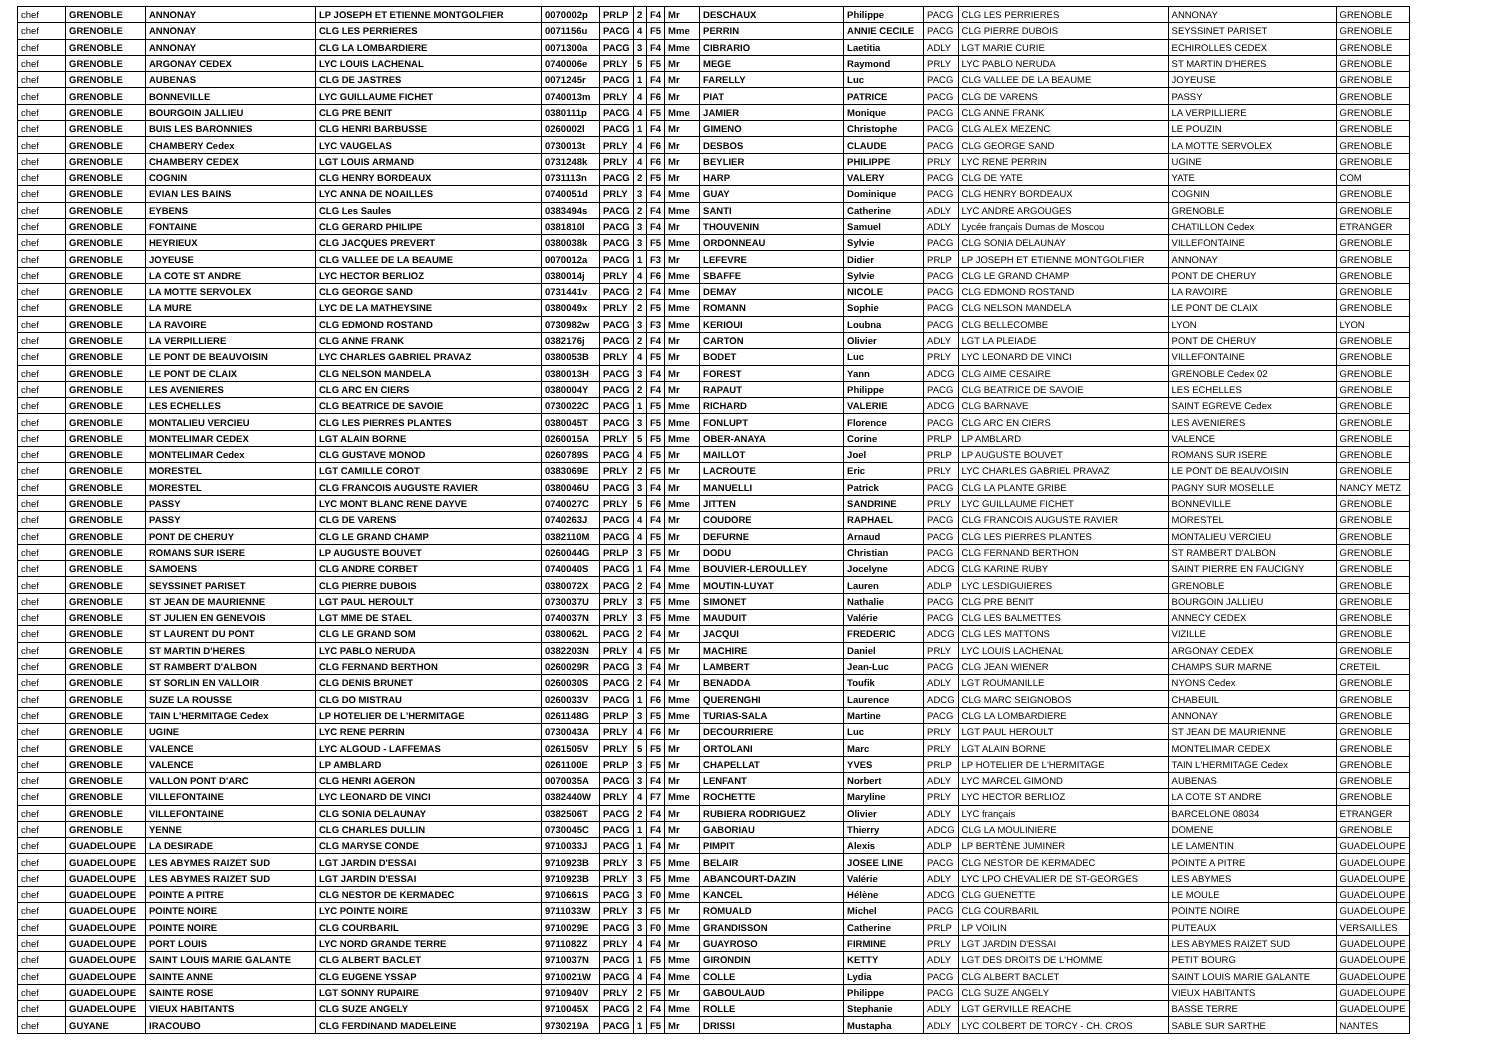| chef | GRENOBLE | ANNONAY | LP JOSEPH ET ETIENNE MONTGOLFIER | 0070002p | PRLP | 2 | F4 | Mr | DESCHAUX | Philippe | PACG | CLG LES PERRIERES | ANNONAY | GRENOBLE |
| chef | GRENOBLE | ANNONAY | CLG LES PERRIERES | 0071156u | PACG | 4 | F5 | Mme | PERRIN | ANNIE CECILE | PACG | CLG PIERRE DUBOIS | SEYSSINET PARISET | GRENOBLE |
| chef | GRENOBLE | ANNONAY | CLG LA LOMBARDIERE | 0071300a | PACG | 3 | F4 | Mme | CIBRARIO | Laetitia | ADLY | LGT MARIE CURIE | ECHIROLLES CEDEX | GRENOBLE |
| chef | GRENOBLE | ARGONAY CEDEX | LYC LOUIS LACHENAL | 0740006e | PRLY | 5 | F5 | Mr | MEGE | Raymond | PRLY | LYC PABLO NERUDA | ST MARTIN D'HERES | GRENOBLE |
| chef | GRENOBLE | AUBENAS | CLG DE JASTRES | 0071245r | PACG | 1 | F4 | Mr | FARELLY | Luc | PACG | CLG VALLEE DE LA BEAUME | JOYEUSE | GRENOBLE |
| chef | GRENOBLE | BONNEVILLE | LYC GUILLAUME FICHET | 0740013m | PRLY | 4 | F6 | Mr | PIAT | PATRICE | PACG | CLG DE VARENS | PASSY | GRENOBLE |
| chef | GRENOBLE | BOURGOIN JALLIEU | CLG PRE BENIT | 0380111p | PACG | 4 | F5 | Mme | JAMIER | Monique | PACG | CLG ANNE FRANK | LA VERPILLIERE | GRENOBLE |
| chef | GRENOBLE | BUIS LES BARONNIES | CLG HENRI BARBUSSE | 0260002l | PACG | 1 | F4 | Mr | GIMENO | Christophe | PACG | CLG ALEX MEZENC | LE POUZIN | GRENOBLE |
| chef | GRENOBLE | CHAMBERY Cedex | LYC VAUGELAS | 0730013t | PRLY | 4 | F6 | Mr | DESBOS | CLAUDE | PACG | CLG GEORGE SAND | LA MOTTE SERVOLEX | GRENOBLE |
| chef | GRENOBLE | CHAMBERY CEDEX | LGT LOUIS ARMAND | 0731248k | PRLY | 4 | F6 | Mr | BEYLIER | PHILIPPE | PRLY | LYC RENE PERRIN | UGINE | GRENOBLE |
| chef | GRENOBLE | COGNIN | CLG HENRY BORDEAUX | 0731113n | PACG | 2 | F5 | Mr | HARP | VALERY | PACG | CLG DE YATE | YATE | COM |
| chef | GRENOBLE | EVIAN LES BAINS | LYC ANNA DE NOAILLES | 0740051d | PRLY | 3 | F4 | Mme | GUAY | Dominique | PACG | CLG HENRY BORDEAUX | COGNIN | GRENOBLE |
| chef | GRENOBLE | EYBENS | CLG Les Saules | 0383494s | PACG | 2 | F4 | Mme | SANTI | Catherine | ADLY | LYC ANDRE ARGOUGES | GRENOBLE | GRENOBLE |
| chef | GRENOBLE | FONTAINE | CLG GERARD PHILIPE | 0381810l | PACG | 3 | F4 | Mr | THOUVENIN | Samuel | ADLY | Lycée français Dumas de Moscou | CHATILLON Cedex | ETRANGER |
| chef | GRENOBLE | HEYRIEUX | CLG JACQUES PREVERT | 0380038k | PACG | 3 | F5 | Mme | ORDONNEAU | Sylvie | PACG | CLG SONIA DELAUNAY | VILLEFONTAINE | GRENOBLE |
| chef | GRENOBLE | JOYEUSE | CLG VALLEE DE LA BEAUME | 0070012a | PACG | 1 | F3 | Mr | LEFEVRE | Didier | PRLP | LP JOSEPH ET ETIENNE MONTGOLFIER | ANNONAY | GRENOBLE |
| chef | GRENOBLE | LA COTE ST ANDRE | LYC HECTOR BERLIOZ | 0380014j | PRLY | 4 | F6 | Mme | SBAFFE | Sylvie | PACG | CLG LE GRAND CHAMP | PONT DE CHERUY | GRENOBLE |
| chef | GRENOBLE | LA MOTTE SERVOLEX | CLG GEORGE SAND | 0731441v | PACG | 2 | F4 | Mme | DEMAY | NICOLE | PACG | CLG EDMOND ROSTAND | LA RAVOIRE | GRENOBLE |
| chef | GRENOBLE | LA MURE | LYC DE LA MATHEYSINE | 0380049x | PRLY | 2 | F5 | Mme | ROMANN | Sophie | PACG | CLG NELSON MANDELA | LE PONT DE CLAIX | GRENOBLE |
| chef | GRENOBLE | LA RAVOIRE | CLG EDMOND ROSTAND | 0730982w | PACG | 3 | F3 | Mme | KERIOUI | Loubna | PACG | CLG BELLECOMBE | LYON | LYON |
| chef | GRENOBLE | LA VERPILLIERE | CLG ANNE FRANK | 0382176j | PACG | 2 | F4 | Mr | CARTON | Olivier | ADLY | LGT LA PLEIADE | PONT DE CHERUY | GRENOBLE |
| chef | GRENOBLE | LE PONT DE BEAUVOISIN | LYC CHARLES GABRIEL PRAVAZ | 0380053B | PRLY | 4 | F5 | Mr | BODET | Luc | PRLY | LYC LEONARD DE VINCI | VILLEFONTAINE | GRENOBLE |
| chef | GRENOBLE | LE PONT DE CLAIX | CLG NELSON MANDELA | 0380013H | PACG | 3 | F4 | Mr | FOREST | Yann | ADCG | CLG AIME CESAIRE | GRENOBLE Cedex 02 | GRENOBLE |
| chef | GRENOBLE | LES AVENIERES | CLG ARC EN CIERS | 0380004Y | PACG | 2 | F4 | Mr | RAPAUT | Philippe | PACG | CLG BEATRICE DE SAVOIE | LES ECHELLES | GRENOBLE |
| chef | GRENOBLE | LES ECHELLES | CLG BEATRICE DE SAVOIE | 0730022C | PACG | 1 | F5 | Mme | RICHARD | VALERIE | ADCG | CLG BARNAVE | SAINT EGREVE Cedex | GRENOBLE |
| chef | GRENOBLE | MONTALIEU VERCIEU | CLG LES PIERRES PLANTES | 0380045T | PACG | 3 | F5 | Mme | FONLUPT | Florence | PACG | CLG ARC EN CIERS | LES AVENIERES | GRENOBLE |
| chef | GRENOBLE | MONTELIMAR CEDEX | LGT ALAIN BORNE | 0260015A | PRLY | 5 | F5 | Mme | OBER-ANAYA | Corine | PRLP | LP AMBLARD | VALENCE | GRENOBLE |
| chef | GRENOBLE | MONTELIMAR Cedex | CLG GUSTAVE MONOD | 0260789S | PACG | 4 | F5 | Mr | MAILLOT | Joel | PRLP | LP AUGUSTE BOUVET | ROMANS SUR ISERE | GRENOBLE |
| chef | GRENOBLE | MORESTEL | LGT CAMILLE COROT | 0383069E | PRLY | 2 | F5 | Mr | LACROUTE | Eric | PRLY | LYC CHARLES GABRIEL PRAVAZ | LE PONT DE BEAUVOISIN | GRENOBLE |
| chef | GRENOBLE | MORESTEL | CLG FRANCOIS AUGUSTE RAVIER | 0380046U | PACG | 3 | F4 | Mr | MANUELLI | Patrick | PACG | CLG LA PLANTE GRIBE | PAGNY SUR MOSELLE | NANCY METZ |
| chef | GRENOBLE | PASSY | LYC MONT BLANC RENE DAYVE | 0740027C | PRLY | 5 | F6 | Mme | JITTEN | SANDRINE | PRLY | LYC GUILLAUME FICHET | BONNEVILLE | GRENOBLE |
| chef | GRENOBLE | PASSY | CLG DE VARENS | 0740263J | PACG | 4 | F4 | Mr | COUDORE | RAPHAEL | PACG | CLG FRANCOIS AUGUSTE RAVIER | MORESTEL | GRENOBLE |
| chef | GRENOBLE | PONT DE CHERUY | CLG LE GRAND CHAMP | 0382110M | PACG | 4 | F5 | Mr | DEFURNE | Arnaud | PACG | CLG LES PIERRES PLANTES | MONTALIEU VERCIEU | GRENOBLE |
| chef | GRENOBLE | ROMANS SUR ISERE | LP AUGUSTE BOUVET | 0260044G | PRLP | 3 | F5 | Mr | DODU | Christian | PACG | CLG FERNAND BERTHON | ST RAMBERT D'ALBON | GRENOBLE |
| chef | GRENOBLE | SAMOENS | CLG ANDRE CORBET | 0740040S | PACG | 1 | F4 | Mme | BOUVIER-LEROULLEY | Jocelyne | ADCG | CLG KARINE RUBY | SAINT PIERRE EN FAUCIGNY | GRENOBLE |
| chef | GRENOBLE | SEYSSINET PARISET | CLG PIERRE DUBOIS | 0380072X | PACG | 2 | F4 | Mme | MOUTIN-LUYAT | Lauren | ADLP | LYC LESDIGUIERES | GRENOBLE | GRENOBLE |
| chef | GRENOBLE | ST JEAN DE MAURIENNE | LGT PAUL HEROULT | 0730037U | PRLY | 3 | F5 | Mme | SIMONET | Nathalie | PACG | CLG PRE BENIT | BOURGOIN JALLIEU | GRENOBLE |
| chef | GRENOBLE | ST JULIEN EN GENEVOIS | LGT MME DE STAEL | 0740037N | PRLY | 3 | F5 | Mme | MAUDUIT | Valérie | PACG | CLG LES BALMETTES | ANNECY CEDEX | GRENOBLE |
| chef | GRENOBLE | ST LAURENT DU PONT | CLG LE GRAND SOM | 0380062L | PACG | 2 | F4 | Mr | JACQUI | FREDERIC | ADCG | CLG LES MATTONS | VIZILLE | GRENOBLE |
| chef | GRENOBLE | ST MARTIN D'HERES | LYC PABLO NERUDA | 0382203N | PRLY | 4 | F5 | Mr | MACHIRE | Daniel | PRLY | LYC LOUIS LACHENAL | ARGONAY CEDEX | GRENOBLE |
| chef | GRENOBLE | ST RAMBERT D'ALBON | CLG FERNAND BERTHON | 0260029R | PACG | 3 | F4 | Mr | LAMBERT | Jean-Luc | PACG | CLG JEAN WIENER | CHAMPS SUR MARNE | CRETEIL |
| chef | GRENOBLE | ST SORLIN EN VALLOIR | CLG DENIS BRUNET | 0260030S | PACG | 2 | F4 | Mr | BENADDA | Toufik | ADLY | LGT ROUMANILLE | NYONS Cedex | GRENOBLE |
| chef | GRENOBLE | SUZE LA ROUSSE | CLG DO MISTRAU | 0260033V | PACG | 1 | F6 | Mme | QUERENGHI | Laurence | ADCG | CLG MARC SEIGNOBOS | CHABEUIL | GRENOBLE |
| chef | GRENOBLE | TAIN L'HERMITAGE Cedex | LP HOTELIER DE L'HERMITAGE | 0261148G | PRLP | 3 | F5 | Mme | TURIAS-SALA | Martine | PACG | CLG LA LOMBARDIERE | ANNONAY | GRENOBLE |
| chef | GRENOBLE | UGINE | LYC RENE PERRIN | 0730043A | PRLY | 4 | F6 | Mr | DECOURRIERE | Luc | PRLY | LGT PAUL HEROULT | ST JEAN DE MAURIENNE | GRENOBLE |
| chef | GRENOBLE | VALENCE | LYC ALGOUD - LAFFEMAS | 0261505V | PRLY | 5 | F5 | Mr | ORTOLANI | Marc | PRLY | LGT ALAIN BORNE | MONTELIMAR CEDEX | GRENOBLE |
| chef | GRENOBLE | VALENCE | LP AMBLARD | 0261100E | PRLP | 3 | F5 | Mr | CHAPELLAT | YVES | PRLP | LP HOTELIER DE L'HERMITAGE | TAIN L'HERMITAGE Cedex | GRENOBLE |
| chef | GRENOBLE | VALLON PONT D'ARC | CLG HENRI AGERON | 0070035A | PACG | 3 | F4 | Mr | LENFANT | Norbert | ADLY | LYC MARCEL GIMOND | AUBENAS | GRENOBLE |
| chef | GRENOBLE | VILLEFONTAINE | LYC LEONARD DE VINCI | 0382440W | PRLY | 4 | F7 | Mme | ROCHETTE | Maryline | PRLY | LYC HECTOR BERLIOZ | LA COTE ST ANDRE | GRENOBLE |
| chef | GRENOBLE | VILLEFONTAINE | CLG SONIA DELAUNAY | 0382506T | PACG | 2 | F4 | Mr | RUBIERA RODRIGUEZ | Olivier | ADLY | LYC français | BARCELONE 08034 | ETRANGER |
| chef | GRENOBLE | YENNE | CLG CHARLES DULLIN | 0730045C | PACG | 1 | F4 | Mr | GABORIAU | Thierry | ADCG | CLG LA MOULINIERE | DOMENE | GRENOBLE |
| chef | GUADELOUPE | LA DESIRADE | CLG MARYSE CONDE | 9710033J | PACG | 1 | F4 | Mr | PIMPIT | Alexis | ADLP | LP BERTÈNE JUMINER | LE LAMENTIN | GUADELOUPE |
| chef | GUADELOUPE | LES ABYMES RAIZET SUD | LGT JARDIN D'ESSAI | 9710923B | PRLY | 3 | F5 | Mme | BELAIR | JOSEE LINE | PACG | CLG NESTOR DE KERMADEC | POINTE A PITRE | GUADELOUPE |
| chef | GUADELOUPE | LES ABYMES RAIZET SUD | LGT JARDIN D'ESSAI | 9710923B | PRLY | 3 | F5 | Mme | ABANCOURT-DAZIN | Valérie | ADLY | LYC LPO CHEVALIER DE ST-GEORGES | LES ABYMES | GUADELOUPE |
| chef | GUADELOUPE | POINTE A PITRE | CLG NESTOR DE KERMADEC | 9710661S | PACG | 3 | F0 | Mme | KANCEL | Hélène | ADCG | CLG GUENETTE | LE MOULE | GUADELOUPE |
| chef | GUADELOUPE | POINTE NOIRE | LYC POINTE NOIRE | 9711033W | PRLY | 3 | F5 | Mr | ROMUALD | Michel | PACG | CLG COURBARIL | POINTE NOIRE | GUADELOUPE |
| chef | GUADELOUPE | POINTE NOIRE | CLG COURBARIL | 9710029E | PACG | 3 | F0 | Mme | GRANDISSON | Catherine | PRLP | LP VOILIN | PUTEAUX | VERSAILLES |
| chef | GUADELOUPE | PORT LOUIS | LYC NORD GRANDE TERRE | 9711082Z | PRLY | 4 | F4 | Mr | GUAYROSO | FIRMINE | PRLY | LGT JARDIN D'ESSAI | LES ABYMES RAIZET SUD | GUADELOUPE |
| chef | GUADELOUPE | SAINT LOUIS MARIE GALANTE | CLG ALBERT BACLET | 9710037N | PACG | 1 | F5 | Mme | GIRONDIN | KETTY | ADLY | LGT DES DROITS DE L'HOMME | PETIT BOURG | GUADELOUPE |
| chef | GUADELOUPE | SAINTE ANNE | CLG EUGENE YSSAP | 9710021W | PACG | 4 | F4 | Mme | COLLE | Lydia | PACG | CLG ALBERT BACLET | SAINT LOUIS MARIE GALANTE | GUADELOUPE |
| chef | GUADELOUPE | SAINTE ROSE | LGT SONNY RUPAIRE | 9710940V | PRLY | 2 | F5 | Mr | GABOULAUD | Philippe | PACG | CLG SUZE ANGELY | VIEUX HABITANTS | GUADELOUPE |
| chef | GUADELOUPE | VIEUX HABITANTS | CLG SUZE ANGELY | 9710045X | PACG | 2 | F4 | Mme | ROLLE | Stephanie | ADLY | LGT GERVILLE REACHE | BASSE TERRE | GUADELOUPE |
| chef | GUYANE | IRACOUBO | CLG FERDINAND MADELEINE | 9730219A | PACG | 1 | F5 | Mr | DRISSI | Mustapha | ADLY | LYC COLBERT DE TORCY - CH. CROS | SABLE SUR SARTHE | NANTES |